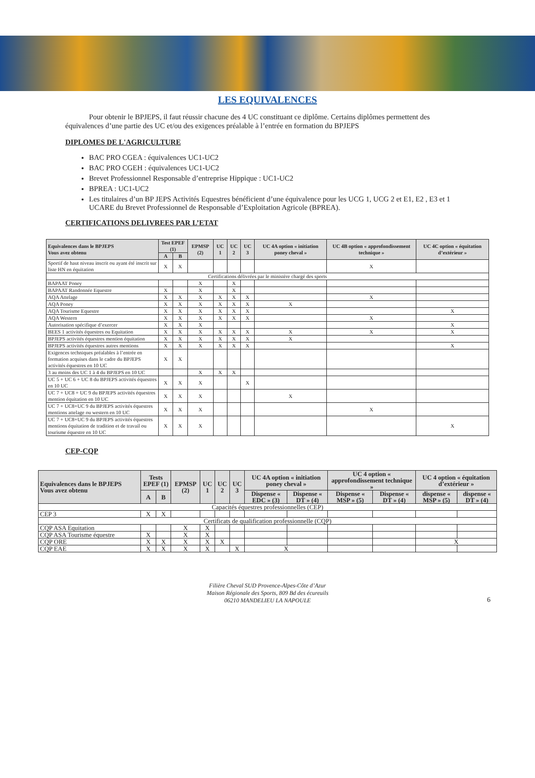LES EQUIVALENCES
Pour obtenir le BPJEPS, il faut réussir chacune des 4 UC constituant ce diplôme. Certains diplômes permettent des équivalences d’une partie des UC et/ou des exigences préalable à l’entrée en formation du BPJEPS
DIPLOMES DE L'AGRICULTURE
BAC PRO CGEA : équivalences UC1-UC2
BAC PRO CGEH : équivalences UC1-UC2
Brevet Professionnel Responsable d’entreprise Hippique : UC1-UC2
BPREA : UC1-UC2
Les titulaires d’un BP JEPS Activités Equestres bénéficient d’une équivalence pour les UCG 1, UCG 2 et E1, E2 , E3 et 1 UCARE du Brevet Professionnel de Responsable d’Exploitation Agricole (BPREA).
CERTIFICATIONS DELIVREES PAR L’ETAT
| Equivalences dans le BPJEPS Vous avez obtenu | Test EPEF (1) | | EPMSP (2) | UC 1 | UC 2 | UC 3 | UC 4A option « initiation poney cheval » | UC 4B option « approfondissement technique » | UC 4C option « équitation d’extérieur » |
| --- | --- | --- | --- | --- | --- | --- | --- | --- | --- |
| | A | B | | | | | | | |
| Sportif de haut niveau inscrit ou ayant été inscrit sur liste HN en équitation | X | X | | | | | | X | |
| Certifications délivrées par le ministère chargé des sports | | | | | | | | | |
| BAPAAT Poney | | | X | | X | | | | |
| BAPAAT Randonnée Equestre | X | | X | | X | | | | |
| AQA Attelage | X | X | X | X | X | X | | X | |
| AQA Poney | X | X | X | X | X | X | X | | |
| AQA Tourisme Equestre | X | X | X | X | X | X | | | X |
| AQA Western | X | X | X | X | X | X | | X | |
| Autorisation spécifique d’exercer | X | X | X | | | | | | X |
| BEES 1 activités équestres ou Equitation | X | X | X | X | X | X | X | X | X |
| BPJEPS activités équestres mention équitation | X | X | X | X | X | X | X | | |
| BPJEPS activités équestres autres mentions | X | X | X | X | X | X | | | X |
| Exigences techniques préalables à l’entrée en formation acquises dans le cadre du BPJEPS activités équestres en 10 UC | X | X | | | | | | | |
| 3 au moins des UC 1 à 4 du BPJEPS en 10 UC | | | X | X | X | | | | |
| UC 5 + UC 6 + UC 8 du BPJEPS activités équestres en 10 UC | X | X | X | | | X | | | |
| UC 7 + UC8 + UC 9 du BPJEPS activités équestres mention équitation en 10 UC | X | X | X | | | | X | | |
| UC 7 + UC8+UC 9 du BPJEPS activités équestres mentions attelage ou western en 10 UC | X | X | X | | | | | X | |
| UC 7 + UC8+UC 9 du BPJEPS activités équestres mentions équitation de tradition et de travail ou tourisme équestre en 10 UC | X | X | X | | | | | | X |
CEP-CQP
| Equivalences dans le BPJEPS Vous avez obtenu | Tests EPEF (1) | | EPMSP (2) | UC 1 | UC 2 | UC 3 | UC 4A option « initiation poney cheval » | | UC 4 option « approfondissement technique » | | UC 4 option « équitation d’extérieur » | |
| --- | --- | --- | --- | --- | --- | --- | --- | --- | --- | --- | --- | --- |
| | A | B | | | | | Dispense « EDC » (3) | Dispense « DT » (4) | Dispense « MSP » (5) | Dispense « DT » (4) | dispense « MSP » (5) | dispense « DT » (4) |
| Capacités équestres professionnelles (CEP) | | | | | | | | | | | | |
| CEP 3 | X | X | | | | | | | | | | |
| Certificats de qualification professionnelle (CQP) | | | | | | | | | | | | |
| CQP ASA Equitation | | | X | X | | | | | | | | |
| CQP ASA Tourisme équestre | X | | X | X | | | | | | | | |
| CQP ORE | X | X | X | X | X | | | | | | X | |
| CQP EAE | X | X | X | X | | X | X | | | | | |
Filière Cheval SUD Provence-Alpes-Côte d’Azur
Maison Régionale des Sports, 809 Bd des écureuils
06210 MANDELIEU LA NAPOULE
6